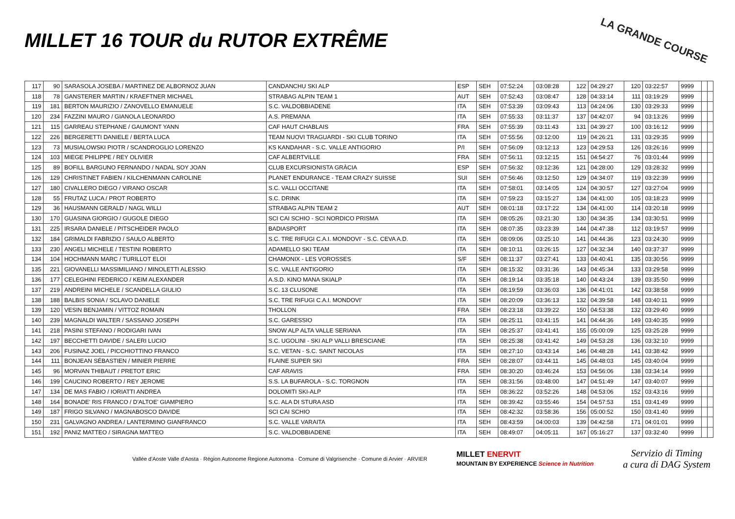MILLET 16 TOUR du RUTOR EXTRÊME
LA GRANDE COURSE
| 117 | 90 | SARASOLA JOSEBA / MARTINEZ DE ALBORNOZ JUAN | CANDANCHU SKI ALP | ESP | SEH | 07:52:24 | 03:08:28 | 122 | 04:29:27 | 120 | 03:22:57 | 9999 | | |
| 118 | 78 | GANSTERER MARTIN / KRAEFTNER MICHAEL | STRABAG ALPIN TEAM 1 | AUT | SEH | 07:52:43 | 03:08:47 | 128 | 04:33:14 | 111 | 03:19:29 | 9999 | | |
| 119 | 181 | BERTON MAURIZIO / ZANOVELLO EMANUELE | S.C. VALDOBBIADENE | ITA | SEH | 07:53:39 | 03:09:43 | 113 | 04:24:06 | 130 | 03:29:33 | 9999 | | |
| 120 | 234 | FAZZINI MAURO / GIANOLA LEONARDO | A.S. PREMANA | ITA | SEH | 07:55:33 | 03:11:37 | 137 | 04:42:07 | 94 | 03:13:26 | 9999 | | |
| 121 | 115 | GARREAU STEPHANE / GAUMONT YANN | CAF HAUT CHABLAIS | FRA | SEH | 07:55:39 | 03:11:43 | 131 | 04:39:27 | 100 | 03:16:12 | 9999 | | |
| 122 | 226 | BERGERETTI DANIELE / BERTA LUCA | TEAM NUOVI TRAGUARDI - SKI CLUB TORINO | ITA | SEH | 07:55:56 | 03:12:00 | 119 | 04:26:21 | 131 | 03:29:35 | 9999 | | |
| 123 | 73 | MUSIALOWSKI PIOTR / SCANDROGLIO LORENZO | KS KANDAHAR - S.C. VALLE ANTIGORIO | P/I | SEH | 07:56:09 | 03:12:13 | 123 | 04:29:53 | 126 | 03:26:16 | 9999 | | |
| 124 | 103 | MIEGE PHILIPPE / REY OLIVIER | CAF ALBERTVILLE | FRA | SEH | 07:56:11 | 03:12:15 | 151 | 04:54:27 | 76 | 03:01:44 | 9999 | | |
| 125 | 89 | BOFILL BARGUNO FERNANDO / NADAL SOY JOAN | CLUB EXCURSIONISTA GRÀCIA | ESP | SEH | 07:56:32 | 03:12:36 | 121 | 04:28:00 | 129 | 03:28:32 | 9999 | | |
| 126 | 129 | CHRISTINET FABIEN / KILCHENMANN CAROLINE | PLANET ENDURANCE - TEAM CRAZY SUISSE | SUI | SEH | 07:56:46 | 03:12:50 | 129 | 04:34:07 | 119 | 03:22:39 | 9999 | | |
| 127 | 180 | CIVALLERO DIEGO / VIRANO OSCAR | S.C. VALLI OCCITANE | ITA | SEH | 07:58:01 | 03:14:05 | 124 | 04:30:57 | 127 | 03:27:04 | 9999 | | |
| 128 | 55 | FRUTAZ LUCA / PROT ROBERTO | S.C. DRINK | ITA | SEH | 07:59:23 | 03:15:27 | 134 | 04:41:00 | 105 | 03:18:23 | 9999 | | |
| 129 | 36 | HAUSMANN GERALD / NAGL WILLI | STRABAG ALPIN TEAM 2 | AUT | SEH | 08:01:18 | 03:17:22 | 134 | 04:41:00 | 114 | 03:20:18 | 9999 | | |
| 130 | 170 | GUASINA GIORGIO / GUGOLE DIEGO | SCI CAI SCHIO - SCI NORDICO PRISMA | ITA | SEH | 08:05:26 | 03:21:30 | 130 | 04:34:35 | 134 | 03:30:51 | 9999 | | |
| 131 | 225 | IRSARA DANIELE / PITSCHEIDER PAOLO | BADIASPORT | ITA | SEH | 08:07:35 | 03:23:39 | 144 | 04:47:38 | 112 | 03:19:57 | 9999 | | |
| 132 | 184 | GRIMALDI FABRIZIO / SAULO ALBERTO | S.C. TRE RIFUGI C.A.I. MONDOVI' - S.C. CEVA A.D. | ITA | SEH | 08:09:06 | 03:25:10 | 141 | 04:44:36 | 123 | 03:24:30 | 9999 | | |
| 133 | 230 | ANGELI MICHELE / TESTINI ROBERTO | ADAMELLO SKI TEAM | ITA | SEH | 08:10:11 | 03:26:15 | 127 | 04:32:34 | 140 | 03:37:37 | 9999 | | |
| 134 | 104 | HOCHMANN MARC / TURILLOT ELOI | CHAMONIX - LES VOROSSES | S/F | SEH | 08:11:37 | 03:27:41 | 133 | 04:40:41 | 135 | 03:30:56 | 9999 | | |
| 135 | 221 | GIOVANELLI MASSIMILIANO / MINOLETTI ALESSIO | S.C. VALLE ANTIGORIO | ITA | SEH | 08:15:32 | 03:31:36 | 143 | 04:45:34 | 133 | 03:29:58 | 9999 | | |
| 136 | 177 | CELEGHINI FEDERICO / KEIM ALEXANDER | A.S.D. KINO MANA SKIALP | ITA | SEH | 08:19:14 | 03:35:18 | 140 | 04:43:24 | 139 | 03:35:50 | 9999 | | |
| 137 | 219 | ANDREINI MICHELE / SCANDELLA GIULIO | S.C. 13 CLUSONE | ITA | SEH | 08:19:59 | 03:36:03 | 136 | 04:41:01 | 142 | 03:38:58 | 9999 | | |
| 138 | 188 | BALBIS SONIA / SCLAVO DANIELE | S.C. TRE RIFUGI C.A.I. MONDOVI' | ITA | SEH | 08:20:09 | 03:36:13 | 132 | 04:39:58 | 148 | 03:40:11 | 9999 | | |
| 139 | 120 | VESIN BENJAMIN / VITTOZ ROMAIN | THOLLON | FRA | SEH | 08:23:18 | 03:39:22 | 150 | 04:53:38 | 132 | 03:29:40 | 9999 | | |
| 140 | 239 | MAGNALDI WALTER / SASSANO JOSEPH | S.C. GARESSIO | ITA | SEH | 08:25:11 | 03:41:15 | 141 | 04:44:36 | 149 | 03:40:35 | 9999 | | |
| 141 | 218 | PASINI STEFANO / RODIGARI IVAN | SNOW ALP ALTA VALLE SERIANA | ITA | SEH | 08:25:37 | 03:41:41 | 155 | 05:00:09 | 125 | 03:25:28 | 9999 | | |
| 142 | 197 | BECCHETTI DAVIDE / SALERI LUCIO | S.C. UGOLINI - SKI ALP VALLI BRESCIANE | ITA | SEH | 08:25:38 | 03:41:42 | 149 | 04:53:28 | 136 | 03:32:10 | 9999 | | |
| 143 | 206 | FUSINAZ JOEL / PICCHIOTTINO FRANCO | S.C. VETAN - S.C. SAINT NICOLAS | ITA | SEH | 08:27:10 | 03:43:14 | 146 | 04:48:28 | 141 | 03:38:42 | 9999 | | |
| 144 | 111 | BONJEAN SÉBASTIEN / MINIER PIERRE | FLAINE SUPER SKI | FRA | SEH | 08:28:07 | 03:44:11 | 145 | 04:48:03 | 145 | 03:40:04 | 9999 | | |
| 145 | 96 | MORVAN THIBAUT / PRETOT ERIC | CAF ARAVIS | FRA | SEH | 08:30:20 | 03:46:24 | 153 | 04:56:06 | 138 | 03:34:14 | 9999 | | |
| 146 | 199 | CAUCINO ROBERTO / REY JEROME | S.S. LA BUFAROLA - S.C. TORGNON | ITA | SEH | 08:31:56 | 03:48:00 | 147 | 04:51:49 | 147 | 03:40:07 | 9999 | | |
| 147 | 134 | DE MAS FABIO / IORIATTI ANDREA | DOLOMITI SKI-ALP | ITA | SEH | 08:36:22 | 03:52:26 | 148 | 04:53:06 | 152 | 03:43:16 | 9999 | | |
| 148 | 164 | BONADE' RIS FRANCO / D'ALTOE' GIAMPIERO | S.C. ALA DI STURA ASD | ITA | SEH | 08:39:42 | 03:55:46 | 154 | 04:57:53 | 151 | 03:41:49 | 9999 | | |
| 149 | 187 | FRIGO SILVANO / MAGNABOSCO DAVIDE | SCI CAI SCHIO | ITA | SEH | 08:42:32 | 03:58:36 | 156 | 05:00:52 | 150 | 03:41:40 | 9999 | | |
| 150 | 231 | GALVAGNO ANDREA / LANTERMINO GIANFRANCO | S.C. VALLE VARAITA | ITA | SEH | 08:43:59 | 04:00:03 | 139 | 04:42:58 | 171 | 04:01:01 | 9999 | | |
| 151 | 192 | PANIZ MATTEO / SIRAGNA MATTEO | S.C. VALDOBBIADENE | ITA | SEH | 08:49:07 | 04:05:11 | 167 | 05:16:27 | 137 | 03:32:40 | 9999 | | |
Vallée d'Aoste Valle d'Aosta · Région Autonome Regione Autonoma · Comune di Valgrisenche · Comune di Arvier · ARVIER
MILLET ENERVIT
MOUNTAIN BY EXPERIENCE Science in Nutrition
Servizio di Timing
a cura di DAG System